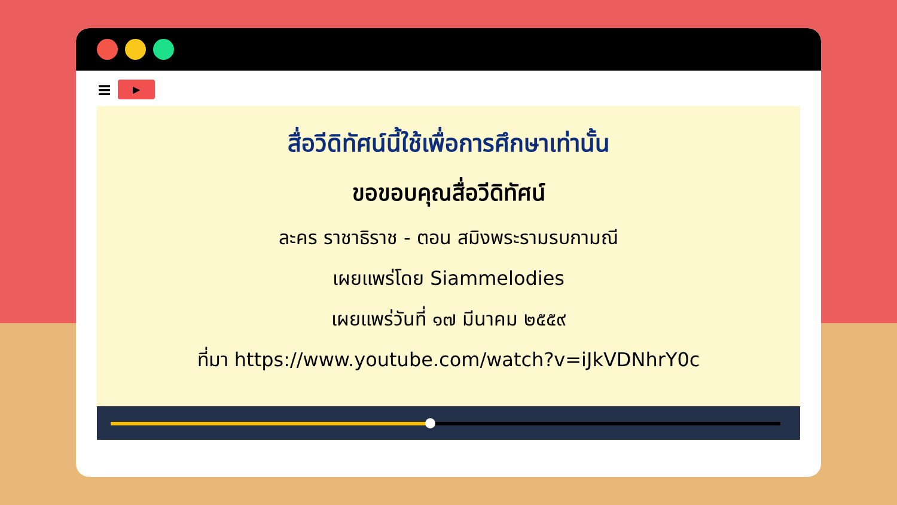≡
▶
สื่อวีดิทัศน์นี้ใช้เพื่อการศึกษาเท่านั้น
ขอขอบคุณสื่อวีดิทัศน์
ละคร ราชาธิราช - ตอน สมิงพระรามรบกามณี
เผยแพร่โดย Siammelodies
เผยแพร่วันที่ ๑๗ มีนาคม ๒๕๕๙
ที่มา https://www.youtube.com/watch?v=iJkVDNhrY0c